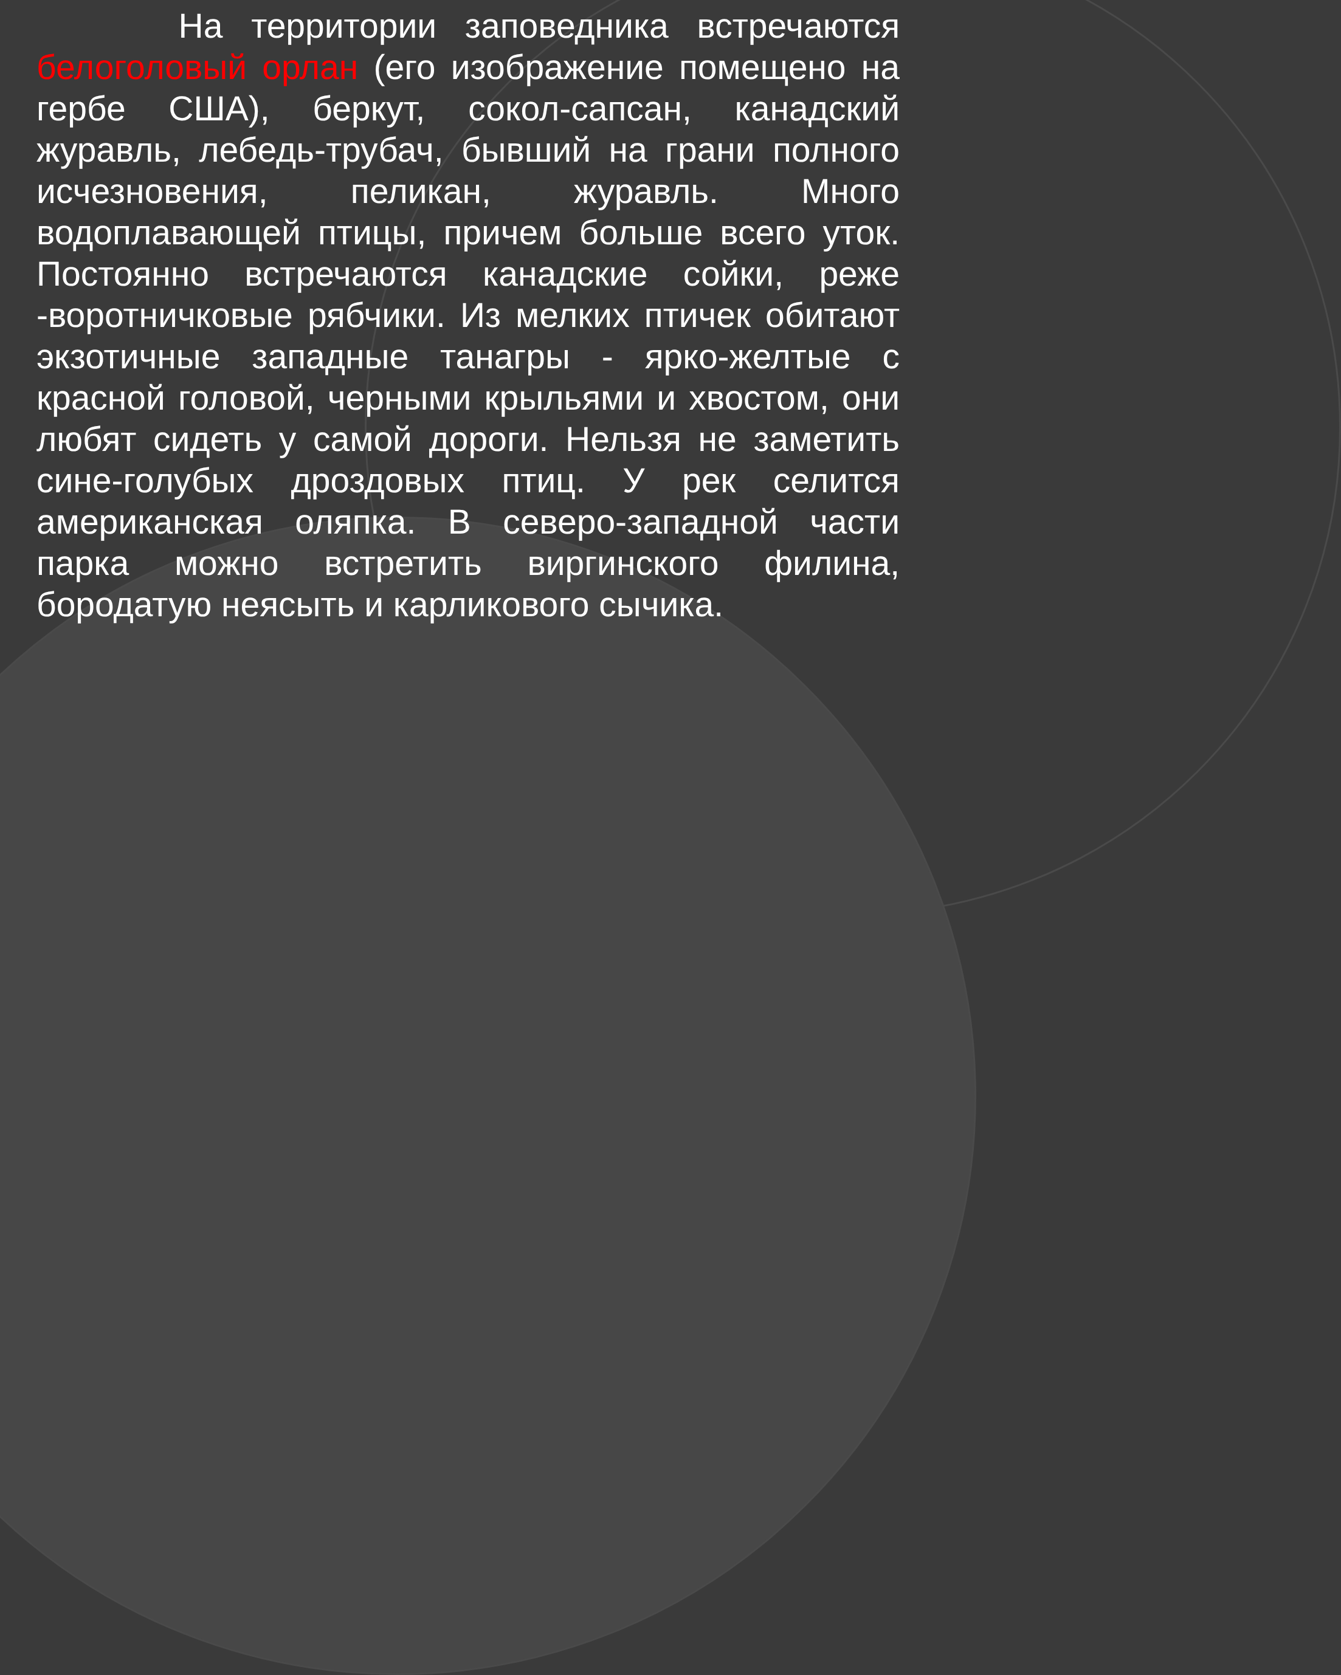На территории заповедника встречаются белоголовый орлан (его изображение помещено на гербе США), беркут, сокол-сапсан, канадский журавль, лебедь-трубач, бывший на грани полного исчезновения, пеликан, журавль. Много водоплавающей птицы, причем больше всего уток. Постоянно встречаются канадские сойки, реже -воротничковые рябчики. Из мелких птичек обитают экзотичные западные танагры - ярко-желтые с красной головой, черными крыльями и хвостом, они любят сидеть у самой дороги. Нельзя не заметить сине-голубых дроздовых птиц. У рек селится американская оляпка. В северо-западной части парка можно встретить виргинского филина, бородатую неясыть и карликового сычика.